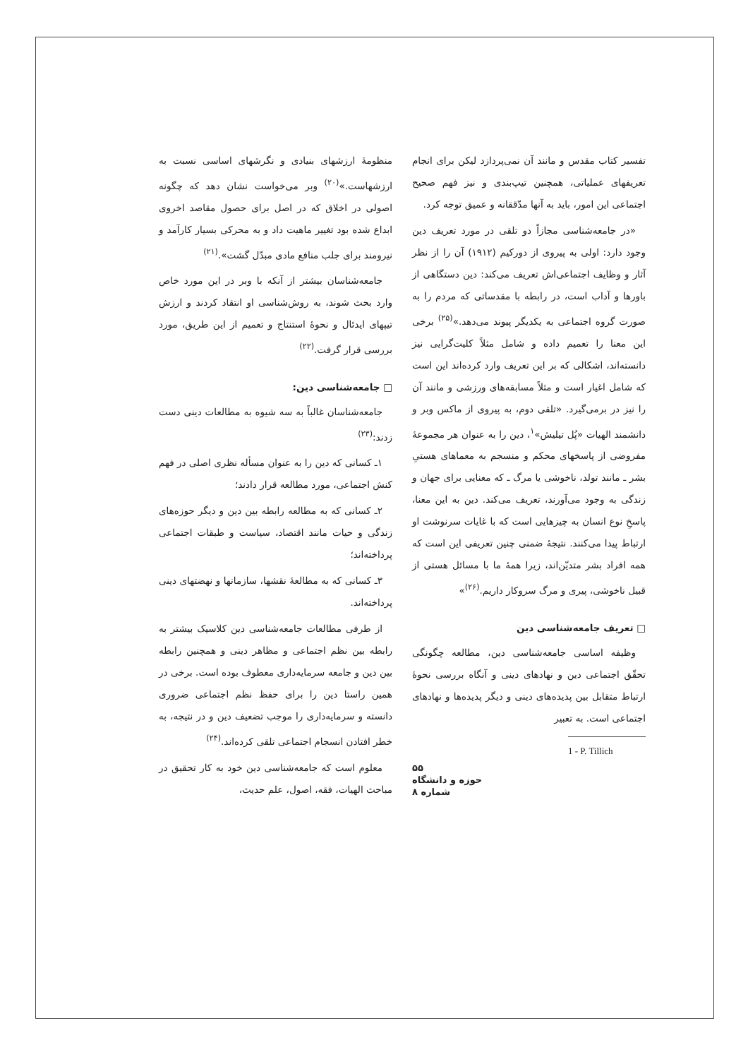منظومهٔ ارزشهای بنیادی و نگرشهای اساسی نسبت به ارزشهاست.»<sup>(۲۰)</sup> وبر می‌خواست نشان دهد که چگونه اصولی در اخلاق که در اصل برای حصول مقاصد اخروی ابداع شده بود تغییر ماهیت داد و به محرکی بسیار کارآمد و نیرومند برای جلب منافع مادی مبدّل گشت».<sup>(۲۱)</sup>
جامعه‌شناسان بیشتر از آنکه با وبر در این مورد خاص وارد بحث شوند، به روش‌شناسی او انتقاد کردند و ارزش تیپهای ایدئال و نحوهٔ استنتاج و تعمیم از این طریق، مورد بررسی قرار گرفت.<sup>(۲۲)</sup>
□ جامعه‌شناسی دین:
جامعه‌شناسان غالباً به سه شیوه به مطالعات دینی دست زدند:<sup>(۲۳)</sup>
۱ـ کسانی که دین را به عنوان مسأله نظری اصلی در فهم کنش اجتماعی، مورد مطالعه قرار دادند؛
۲ـ کسانی که به مطالعه رابطه بین دین و دیگر حوزه‌های زندگی و حیات مانند اقتصاد، سیاست و طبقات اجتماعی پرداخته‌اند؛
۳ـ کسانی که به مطالعهٔ نقشها، سازمانها و نهضتهای دینی پرداخته‌اند.
از طرفی مطالعات جامعه‌شناسی دین کلاسیک بیشتر به رابطه بین نظم اجتماعی و مظاهر دینی و همچنین رابطه بین دین و جامعه سرمایه‌داری معطوف بوده است. برخی در همین راستا دین را برای حفظ نظم اجتماعی ضروری دانسته و سرمایه‌داری را موجب تضعیف دین و در نتیجه، به خطر افتادن انسجام اجتماعی تلقی کرده‌اند.<sup>(۲۴)</sup>
معلوم است که جامعه‌شناسی دین خود به کار تحقیق در مباحث الهیات، فقه، اصول، علم حدیث،
تفسیر کتاب مقدس و مانند آن نمی‌پردازد لیکن برای انجام تعریفهای عملیاتی، همچنین تیپ‌بندی و نیز فهم صحیح اجتماعی این امور، باید به آنها مدّققانه و عمیق توجه کرد.
«در جامعه‌شناسی مجازاً دو تلقی در مورد تعریف دین وجود دارد: اولی به پیروی از دورکیم (۱۹۱۲) آن را از نظر آثار و وظایف اجتماعی‌اش تعریف می‌کند: دین دستگاهی از باورها و آداب است، در رابطه با مقدساتی که مردم را به صورت گروه اجتماعی به یکدیگر پیوند می‌دهد.»<sup>(۲۵)</sup> برخی این معنا را تعمیم داده و شامل مثلاً کلیت‌گرایی نیز دانسته‌اند، اشکالی که بر این تعریف وارد کرده‌اند این است که شامل اغیار است و مثلاً مسابقه‌های ورزشی و مانند آن را نیز در برمی‌گیرد. «تلقی دوم، به پیروی از ماکس وبر و دانشمند الهیات «پُل تیلیش»<sup>۱</sup>، دین را به عنوان هر مجموعهٔ مفروضی از پاسخهای محکم و منسجم به معماهای هستیِ بشر ـ مانند تولد، ناخوشی یا مرگ ـ که معنایی برای جهان و زندگی به وجود می‌آورند، تعریف می‌کند. دین به این معنا، پاسخِ نوع انسان به چیزهایی است که با غایات سرنوشت او ارتباط پیدا می‌کنند. نتیجهٔ ضمنی چنین تعریفی این است که همه افراد بشر متدیّن‌اند، زیرا همهٔ ما با مسائل هستی از قبیل ناخوشی، پیری و مرگ سروکار داریم.<sup>(۲۶)</sup>»
□ تعریف جامعه‌شناسی دین
وظیفه اساسی جامعه‌شناسی دین، مطالعه چگونگی تحقّق اجتماعی دین و نهادهای دینی و آنگاه بررسی نحوهٔ ارتباط متقابل بین پدیده‌های دینی و دیگر پدیده‌ها و نهادهای اجتماعی است. به تعبیر
1 - P. Tillich
۵۵
حوزه و دانشگاه
شماره ۸